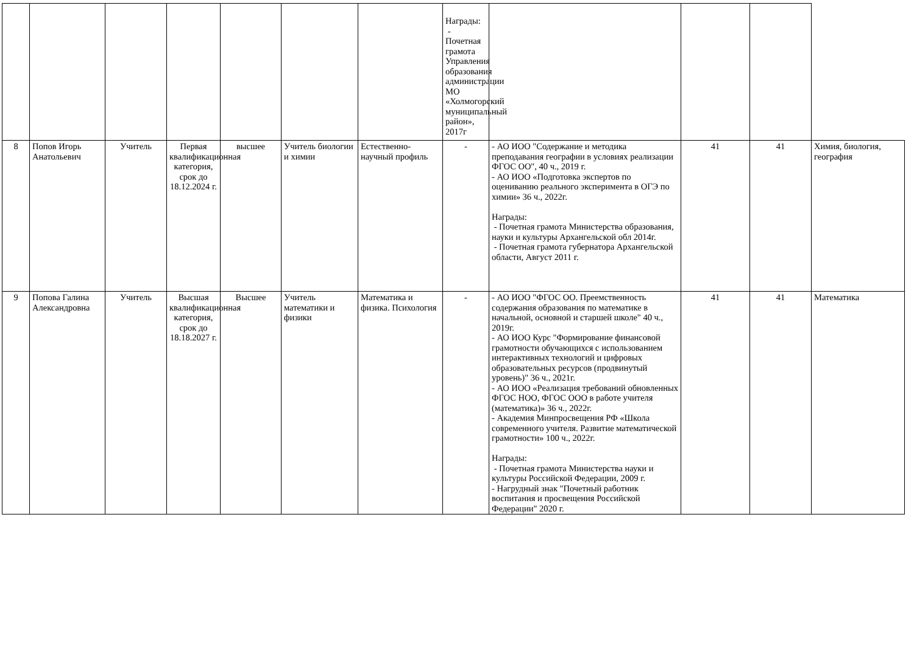| | | | | | | | Награды: - Почетная грамота Управления образования администрации МО «Холмогорский муниципальный район», 2017г | | | | |
| 8 | Попов Игорь Анатольевич | Учитель | Первая квалификационная категория, срок до 18.12.2024 г. | высшее | Учитель биологии и химии | Естественно-научный профиль | - | - АО ИОО "Содержание и методика преподавания географии в условиях реализации ФГОС ОО", 40 ч., 2019 г. - АО ИОО «Подготовка экспертов по оцениванию реального эксперимента в ОГЭ по химии» 36 ч., 2022г. Награды: - Почетная грамота Министерства образования, науки и культуры Архангельской обл 2014г. - Почетная грамота губернатора Архангельской области, Август 2011 г. | 41 | 41 | Химия, биология, география |
| 9 | Попова Галина Александровна | Учитель | Высшая квалификационная категория, срок до 18.18.2027 г. | Высшее | Учитель математики и физики | Математика и физика. Психология | - | - АО ИОО "ФГОС ОО. Преемственность содержания образования по математике в начальной, основной и старшей школе" 40 ч., 2019г. - АО ИОО Курс "Формирование финансовой грамотности обучающихся с использованием интерактивных технологий и цифровых образовательных ресурсов (продвинутый уровень)" 36 ч., 2021г. - АО ИОО «Реализация требований обновленных ФГОС НОО, ФГОС ООО в работе учителя (математика)» 36 ч., 2022г. - Академия Минпросвещения РФ «Школа современного учителя. Развитие математической грамотности» 100 ч., 2022г. Награды: - Почетная грамота Министерства науки и культуры Российской Федерации, 2009 г. - Нагрудный знак "Почетный работник воспитания и просвещения Российской Федерации" 2020 г. | 41 | 41 | Математика |